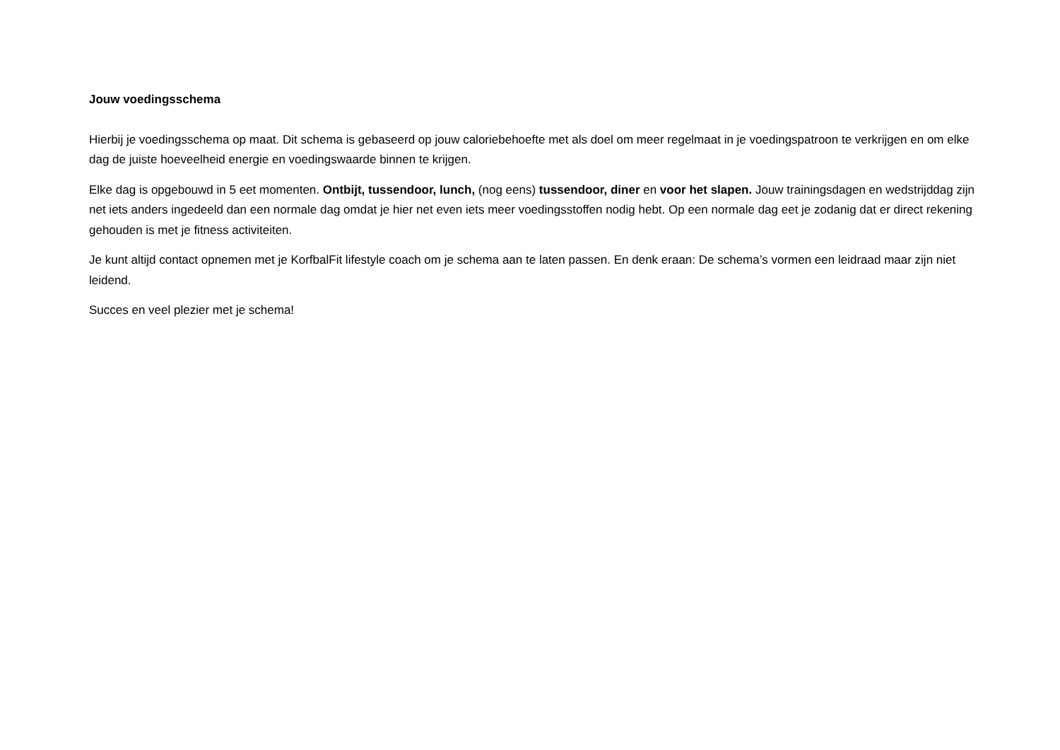Jouw voedingsschema
Hierbij je voedingsschema op maat. Dit schema is gebaseerd op jouw caloriebehoefte met als doel om meer regelmaat in je voedingspatroon te verkrijgen en om elke dag de juiste hoeveelheid energie en voedingswaarde binnen te krijgen.
Elke dag is opgebouwd in 5 eet momenten. Ontbijt, tussendoor, lunch, (nog eens) tussendoor, diner en voor het slapen. Jouw trainingsdagen en wedstrijddag zijn net iets anders ingedeeld dan een normale dag omdat je hier net even iets meer voedingsstoffen nodig hebt. Op een normale dag eet je zodanig dat er direct rekening gehouden is met je fitness activiteiten.
Je kunt altijd contact opnemen met je KorfbalFit lifestyle coach om je schema aan te laten passen. En denk eraan: De schema’s vormen een leidraad maar zijn niet leidend.
Succes en veel plezier met je schema!